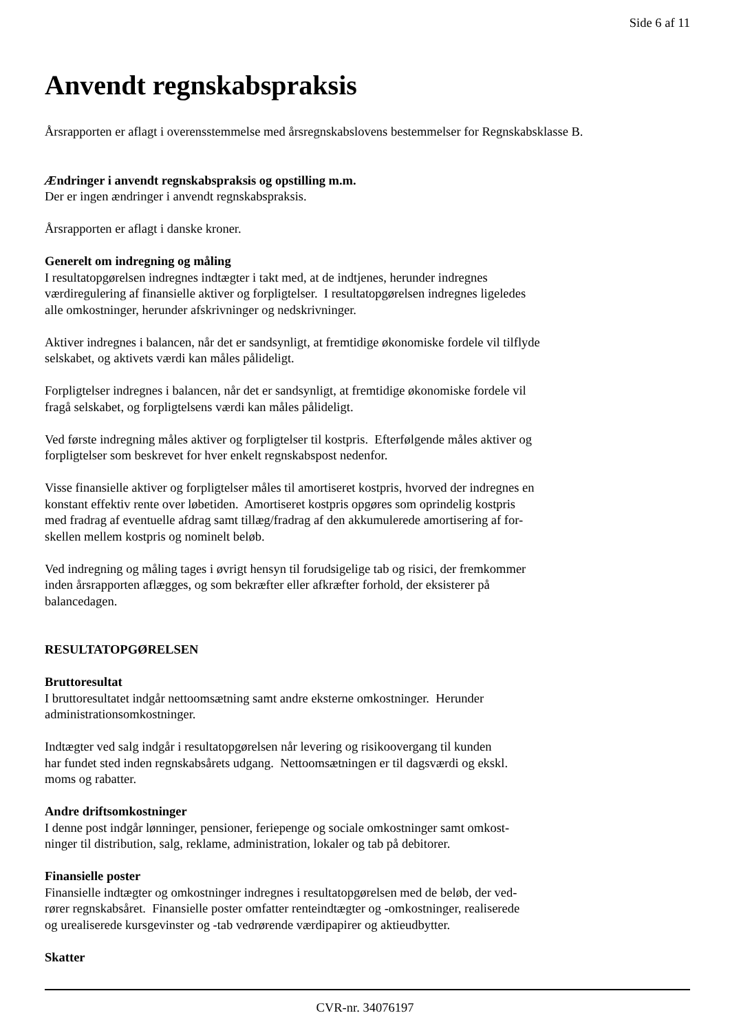Side 6 af 11
Anvendt regnskabspraksis
Årsrapporten er aflagt i overensstemmelse med årsregnskabslovens bestemmelser for Regnskabsklasse B.
Ændringer i anvendt regnskabspraksis og opstilling m.m.
Der er ingen ændringer i anvendt regnskabspraksis.
Årsrapporten er aflagt i danske kroner.
Generelt om indregning og måling
I resultatopgørelsen indregnes indtægter i takt med, at de indtjenes, herunder indregnes
værdiregulering af finansielle aktiver og forpligtelser. I resultatopgørelsen indregnes ligeledes
alle omkostninger, herunder afskrivninger og nedskrivninger.
Aktiver indregnes i balancen, når det er sandsynligt, at fremtidige økonomiske fordele vil tilflyde
selskabet, og aktivets værdi kan måles pålideligt.
Forpligtelser indregnes i balancen, når det er sandsynligt, at fremtidige økonomiske fordele vil
fragå selskabet, og forpligtelsens værdi kan måles pålideligt.
Ved første indregning måles aktiver og forpligtelser til kostpris. Efterfølgende måles aktiver og
forpligtelser som beskrevet for hver enkelt regnskabspost nedenfor.
Visse finansielle aktiver og forpligtelser måles til amortiseret kostpris, hvorved der indregnes en
konstant effektiv rente over løbetiden. Amortiseret kostpris opgøres som oprindelig kostpris
med fradrag af eventuelle afdrag samt tillæg/fradrag af den akkumulerede amortisering af for-
skellen mellem kostpris og nominelt beløb.
Ved indregning og måling tages i øvrigt hensyn til forudsigelige tab og risici, der fremkommer
inden årsrapporten aflægges, og som bekræfter eller afkræfter forhold, der eksisterer på
balancedagen.
RESULTATOPGØRELSEN
Bruttoresultat
I bruttoresultatet indgår nettoomsætning samt andre eksterne omkostninger. Herunder
administrationsomkostninger.
Indtægter ved salg indgår i resultatopgørelsen når levering og risikoovergang til kunden
har fundet sted inden regnskabsårets udgang. Nettoomsætningen er til dagsværdi og ekskl.
moms og rabatter.
Andre driftsomkostninger
I denne post indgår lønninger, pensioner, feriepenge og sociale omkostninger samt omkost-
ninger til distribution, salg, reklame, administration, lokaler og tab på debitorer.
Finansielle poster
Finansielle indtægter og omkostninger indregnes i resultatopgørelsen med de beløb, der ved-
rører regnskabsåret. Finansielle poster omfatter renteindtægter og -omkostninger, realiserede
og urealiserede kursgevinster og -tab vedrørende værdipapirer og aktieudbytter.
Skatter
CVR-nr. 34076197